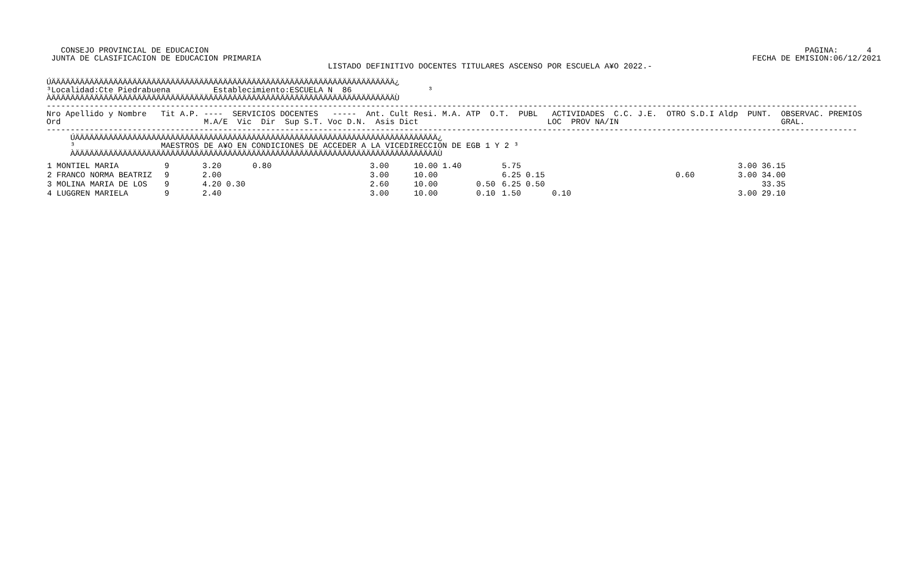CONSEJO PROVINCIAL DE EDUCACION                                                                                                                             PAGINA:      4
 JUNTA DE CLASIFICACION DE EDUCACION PRIMARIA                                                                                                       FECHA DE EMISION:06/12/2021
                                                           LISTADO DEFINITIVO DOCENTES TITULARES ASCENSO POR ESCUELA A¥O 2022.-

ÚÄÄÄÄÄÄÄÄÄÄÄÄÄÄÄÄÄÄÄÄÄÄÄÄÄÄÄÄÄÄÄÄÄÄÄÄÄÄÄÄÄÄÄÄÄÄÄÄÄÄÄÄÄÄÄÄÄÄÄÄÄÄÄÄÄÄÄÄÄÄÄÄ¿
³Localidad:Cte Piedrabuena         Establecimiento:ESCUELA N  86                ³
ÀÄÄÄÄÄÄÄÄÄÄÄÄÄÄÄÄÄÄÄÄÄÄÄÄÄÄÄÄÄÄÄÄÄÄÄÄÄÄÄÄÄÄÄÄÄÄÄÄÄÄÄÄÄÄÄÄÄÄÄÄÄÄÄÄÄÄÄÄÄÄÄÄÙ
--------------------------------------------------------------------------------------------------------------------------------------------------------------------------
Nro Apellido y Nombre   Tit A.P. ----  SERVICIOS DOCENTES   -----  Ant. Cult Resi. M.A. ATP  O.T.  PUBL   ACTIVIDADES  C.C. J.E.  OTRO S.D.I Aldp  PUNT.  OBSERVAC. PREMIOS
Ord                              M.A/E  Vic  Dir  Sup S.T. Voc D.N.  Asis Dict                           LOC  PROV NA/IN                                  GRAL.
--------------------------------------------------------------------------------------------------------------------------------------------------------------------------
     ÚÄÄÄÄÄÄÄÄÄÄÄÄÄÄÄÄÄÄÄÄÄÄÄÄÄÄÄÄÄÄÄÄÄÄÄÄÄÄÄÄÄÄÄÄÄÄÄÄÄÄÄÄÄÄÄÄÄÄÄÄÄÄÄÄÄÄÄÄÄÄÄÄÄÄÄÄ¿
     ³                  MAESTROS DE A¥O EN CONDICIONES DE ACCEDER A LA VICEDIRECCION DE EGB 1 Y 2 ³
     ÀÄÄÄÄÄÄÄÄÄÄÄÄÄÄÄÄÄÄÄÄÄÄÄÄÄÄÄÄÄÄÄÄÄÄÄÄÄÄÄÄÄÄÄÄÄÄÄÄÄÄÄÄÄÄÄÄÄÄÄÄÄÄÄÄÄÄÄÄÄÄÄÄÄÄÄÄÙ
| 1 MONTIEL MARIA | 9 | 3.20 | 0.80 | 3.00 | 10.00 1.40 | | 5.75 | | | 3.00 36.15 |
| 2 FRANCO NORMA BEATRIZ | 9 | 2.00 | | 3.00 | 10.00 | | 6.25 0.15 | | 0.60 | 3.00 34.00 |
| 3 MOLINA MARIA DE LOS | 9 | 4.20 0.30 | | 2.60 | 10.00 | 0.50 | 6.25 0.50 | | | 33.35 |
| 4 LUGGREN MARIELA | 9 | 2.40 | | 3.00 | 10.00 | 0.10 | 1.50 | 0.10 | | 3.00 29.10 |